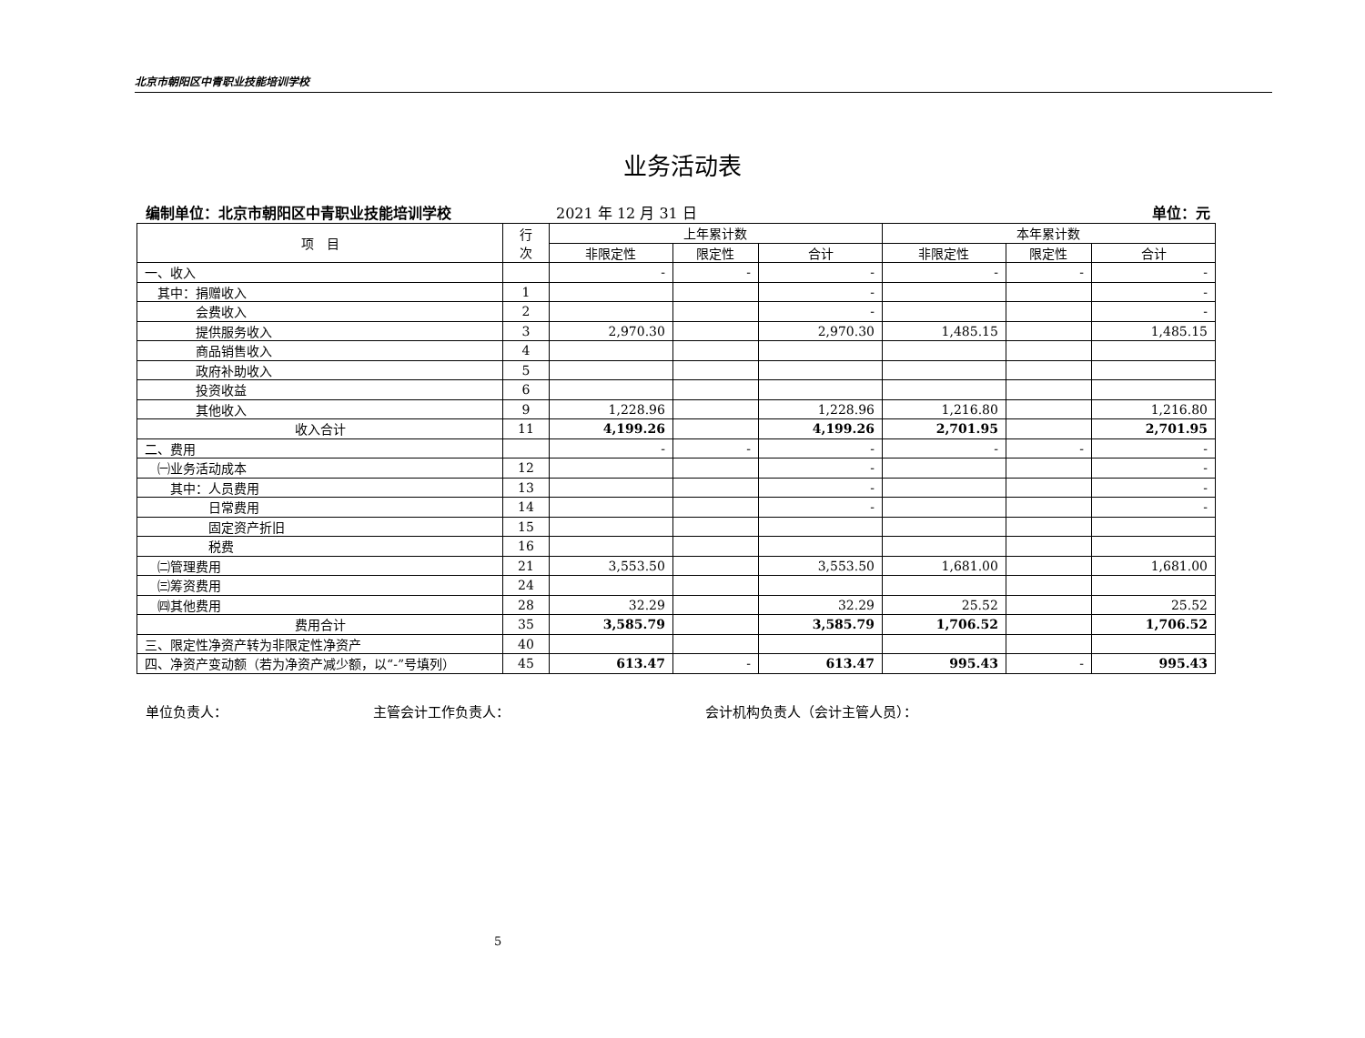北京市朝阳区中青职业技能培训学校
业务活动表
编制单位：北京市朝阳区中青职业技能培训学校
2021 年 12 月 31 日 单位：元
| 项 目 | 行 次 | 上年累计数 | | | 本年累计数 | | |
| --- | --- | --- | --- | --- | --- | --- | --- |
| | | 非限定性 | 限定性 | 合计 | 非限定性 | 限定性 | 合计 |
| 一、收入 | | - | - | - | - | - | - |
| 其中：捐赠收入 | 1 | | | - | | | - |
| 会费收入 | 2 | | | - | | | - |
| 提供服务收入 | 3 | 2,970.30 | | 2,970.30 | 1,485.15 | | 1,485.15 |
| 商品销售收入 | 4 | | | | | | |
| 政府补助收入 | 5 | | | | | | |
| 投资收益 | 6 | | | | | | |
| 其他收入 | 9 | 1,228.96 | | 1,228.96 | 1,216.80 | | 1,216.80 |
| 收入合计 | 11 | 4,199.26 | | 4,199.26 | 2,701.95 | | 2,701.95 |
| 二、费用 | | - | - | - | - | - | - |
| ㈠业务活动成本 | 12 | | | - | | | - |
| 其中：人员费用 | 13 | | | - | | | - |
| 日常费用 | 14 | | | - | | | - |
| 固定资产折旧 | 15 | | | | | | |
| 税费 | 16 | | | | | | |
| ㈡管理费用 | 21 | 3,553.50 | | 3,553.50 | 1,681.00 | | 1,681.00 |
| ㈢筹资费用 | 24 | | | | | | |
| ㈣其他费用 | 28 | 32.29 | | 32.29 | 25.52 | | 25.52 |
| 费用合计 | 35 | 3,585.79 | | 3,585.79 | 1,706.52 | | 1,706.52 |
| 三、限定性净资产转为非限定性净资产 | 40 | | | | | | |
| 四、净资产变动额（若为净资产减少额，以“-”号填列） | 45 | 613.47 | - | 613.47 | 995.43 | - | 995.43 |
单位负责人： 主管会计工作负责人： 会计机构负责人（会计主管人员）：
5